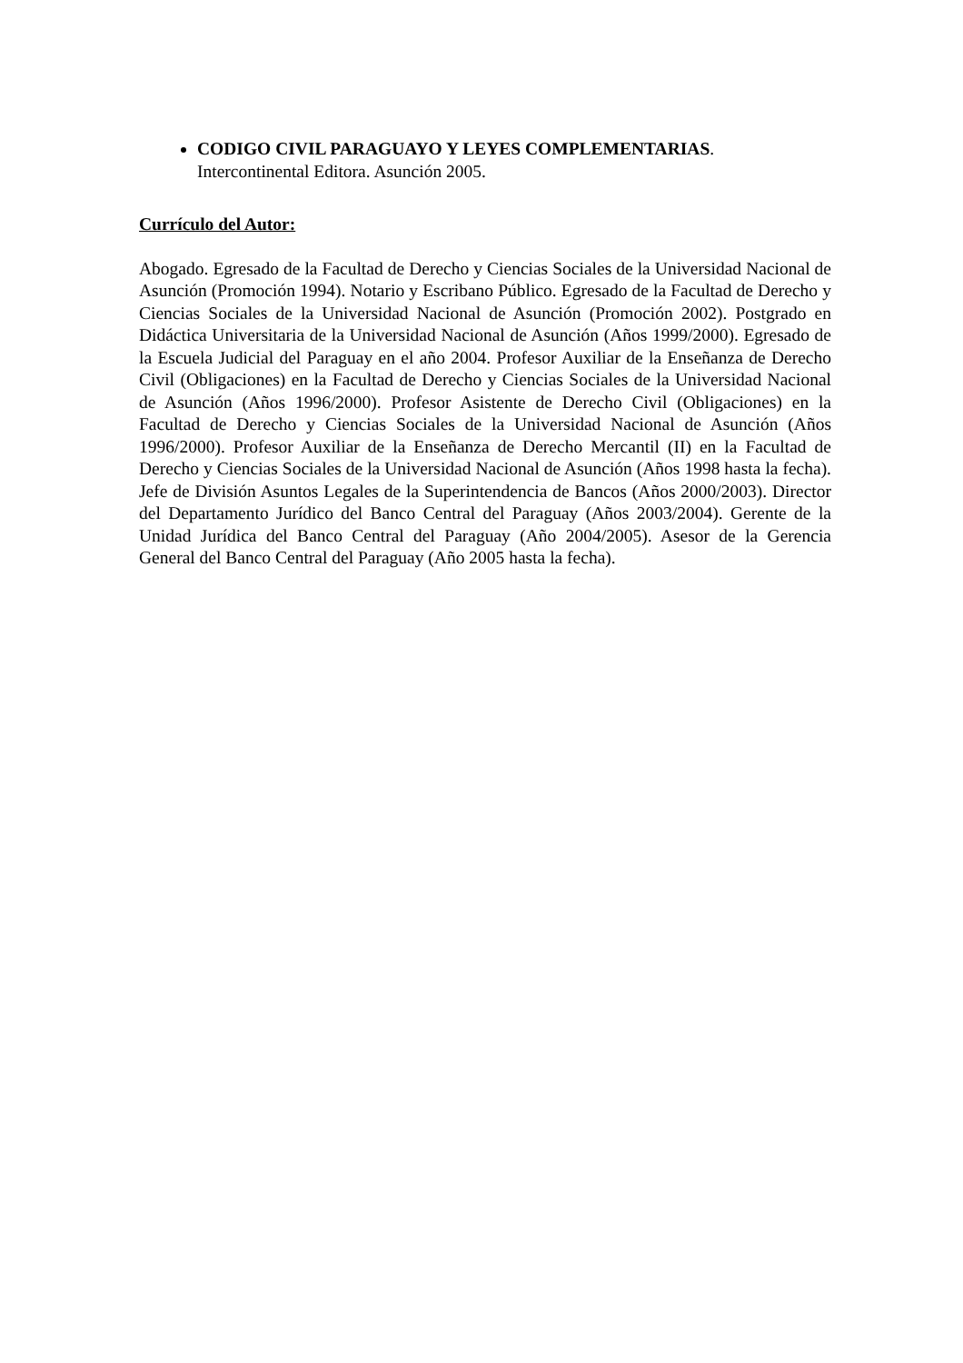CODIGO CIVIL PARAGUAYO Y LEYES COMPLEMENTARIAS.
Intercontinental Editora. Asunción 2005.
Currículo del Autor:
Abogado. Egresado de la Facultad de Derecho y Ciencias Sociales de la Universidad Nacional de Asunción (Promoción 1994). Notario y Escribano Público. Egresado de la Facultad de Derecho y Ciencias Sociales de la Universidad Nacional de Asunción (Promoción 2002). Postgrado en Didáctica Universitaria de la Universidad Nacional de Asunción (Años 1999/2000). Egresado de la Escuela Judicial del Paraguay en el año 2004. Profesor Auxiliar de la Enseñanza de Derecho Civil (Obligaciones) en la Facultad de Derecho y Ciencias Sociales de la Universidad Nacional de Asunción (Años 1996/2000). Profesor Asistente de Derecho Civil (Obligaciones) en la Facultad de Derecho y Ciencias Sociales de la Universidad Nacional de Asunción (Años 1996/2000). Profesor Auxiliar de la Enseñanza de Derecho Mercantil (II) en la Facultad de Derecho y Ciencias Sociales de la Universidad Nacional de Asunción (Años 1998 hasta la fecha). Jefe de División Asuntos Legales de la Superintendencia de Bancos (Años 2000/2003). Director del Departamento Jurídico del Banco Central del Paraguay (Años 2003/2004). Gerente de la Unidad Jurídica del Banco Central del Paraguay (Año 2004/2005). Asesor de la Gerencia General del Banco Central del Paraguay (Año 2005 hasta la fecha).